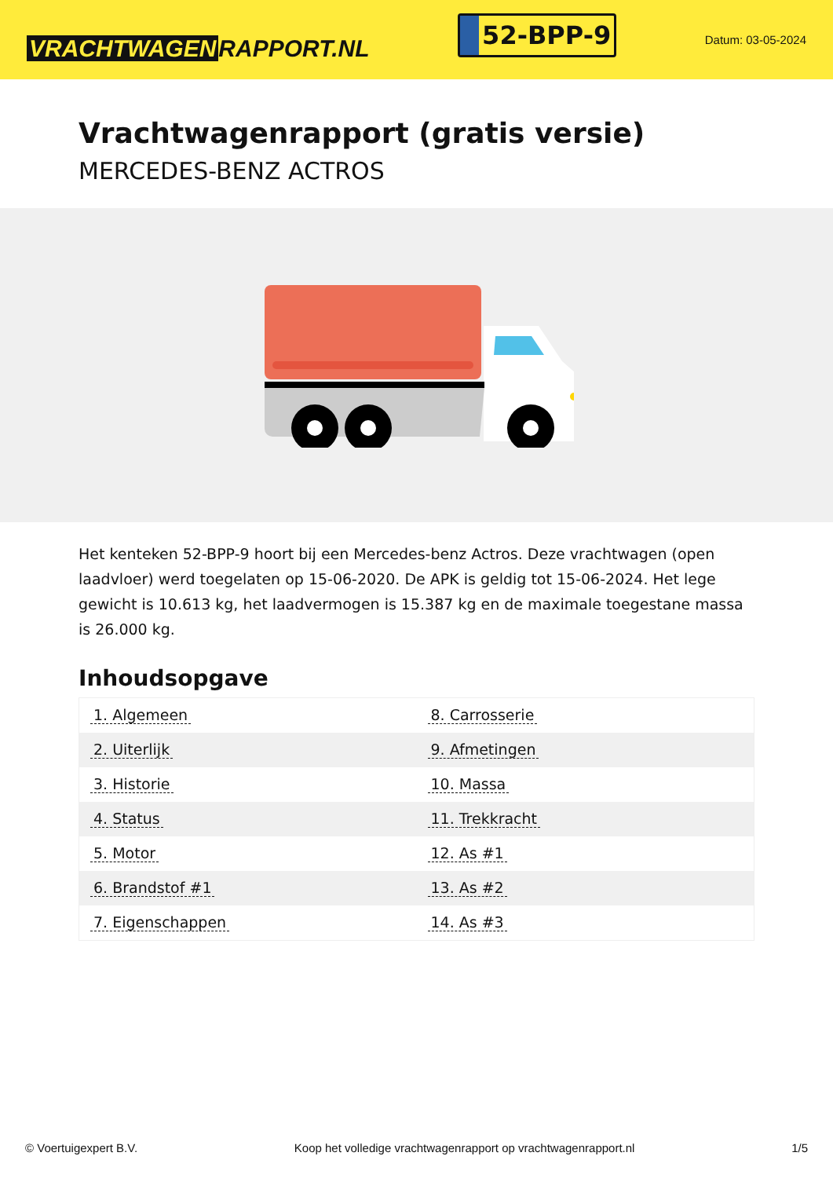VRACHTWAGEN RAPPORT.NL
52-BPP-9
Datum: 03-05-2024
Vrachtwagenrapport (gratis versie)
MERCEDES-BENZ ACTROS
Het kenteken 52-BPP-9 hoort bij een Mercedes-benz Actros. Deze vrachtwagen (open laadvloer) werd toegelaten op 15-06-2020. De APK is geldig tot 15-06-2024. Het lege gewicht is 10.613 kg, het laadvermogen is 15.387 kg en de maximale toegestane massa is 26.000 kg.
Inhoudsopgave
| 1. Algemeen | 8. Carrosserie |
| 2. Uiterlijk | 9. Afmetingen |
| 3. Historie | 10. Massa |
| 4. Status | 11. Trekkracht |
| 5. Motor | 12. As #1 |
| 6. Brandstof #1 | 13. As #2 |
| 7. Eigenschappen | 14. As #3 |
© Voertuigexpert B.V. Koop het volledige vrachtwagenrapport op vrachtwagenrapport.nl 1/5